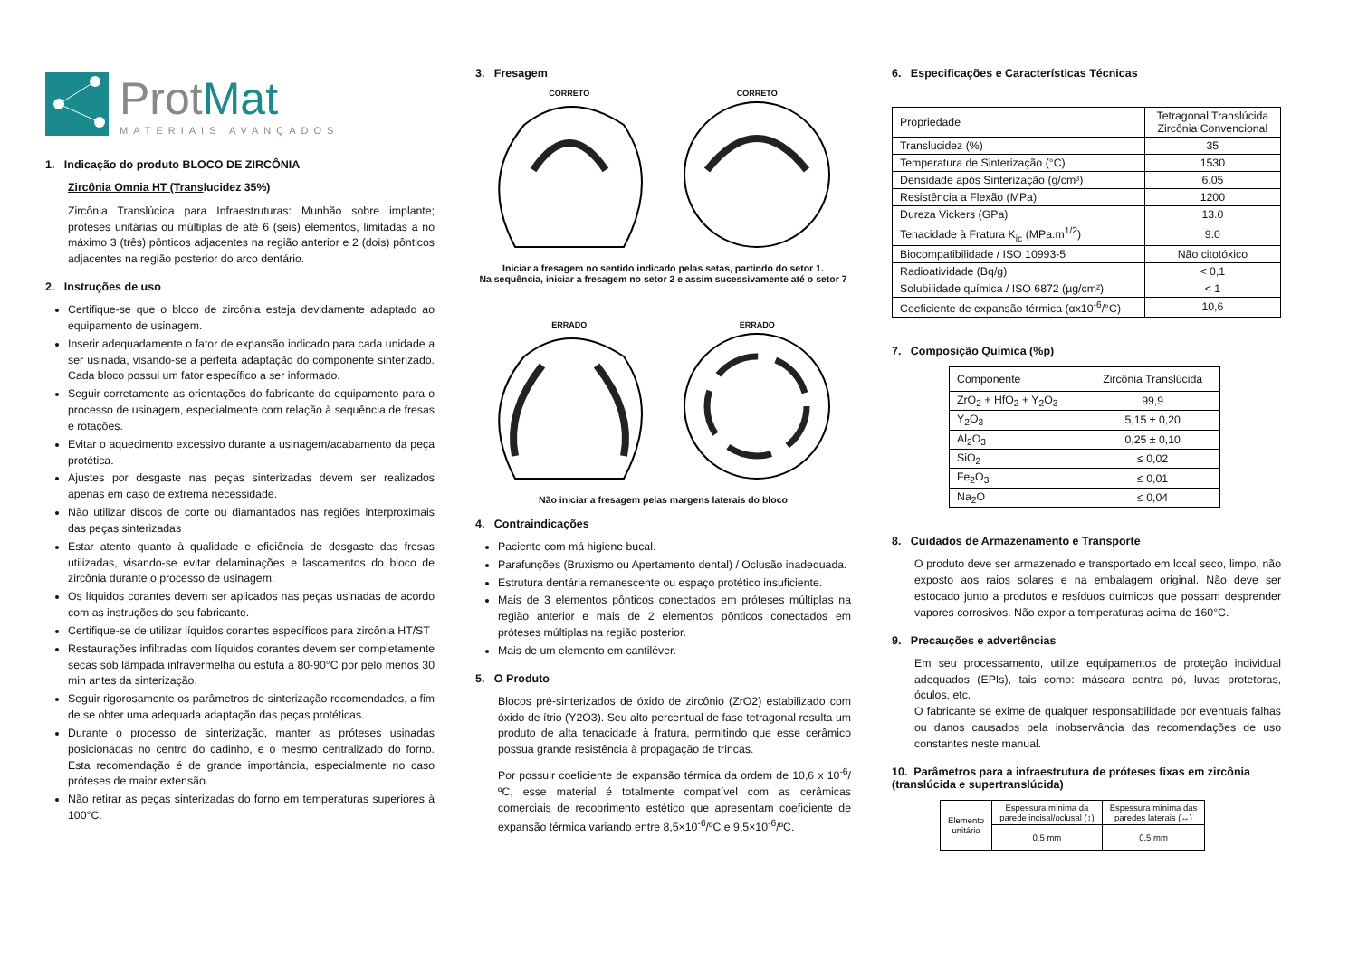ProtMat
MATERIAIS AVANÇADOS
1. Indicação do produto BLOCO DE ZIRCÔNIA
Zircônia Omnia HT (Translucidez 35%)
Zircônia Translúcida para Infraestruturas: Munhão sobre implante; próteses unitárias ou múltiplas de até 6 (seis) elementos, limitadas a no máximo 3 (três) pônticos adjacentes na região anterior e 2 (dois) pônticos adjacentes na região posterior do arco dentário.
2. Instruções de uso
Certifique-se que o bloco de zircônia esteja devidamente adaptado ao equipamento de usinagem.
Inserir adequadamente o fator de expansão indicado para cada unidade a ser usinada, visando-se a perfeita adaptação do componente sinterizado. Cada bloco possui um fator específico a ser informado.
Seguir corretamente as orientações do fabricante do equipamento para o processo de usinagem, especialmente com relação à sequência de fresas e rotações.
Evitar o aquecimento excessivo durante a usinagem/acabamento da peça protética.
Ajustes por desgaste nas peças sinterizadas devem ser realizados apenas em caso de extrema necessidade.
Não utilizar discos de corte ou diamantados nas regiões interproximais das peças sinterizadas
Estar atento quanto à qualidade e eficiência de desgaste das fresas utilizadas, visando-se evitar delaminações e lascamentos do bloco de zircônia durante o processo de usinagem.
Os líquidos corantes devem ser aplicados nas peças usinadas de acordo com as instruções do seu fabricante.
Certifique-se de utilizar líquidos corantes específicos para zircônia HT/ST
Restaurações infiltradas com líquidos corantes devem ser completamente secas sob lâmpada infravermelha ou estufa a 80-90°C por pelo menos 30 min antes da sinterização.
Seguir rigorosamente os parâmetros de sinterização recomendados, a fim de se obter uma adequada adaptação das peças protéticas.
Durante o processo de sinterização, manter as próteses usinadas posicionadas no centro do cadinho, e o mesmo centralizado do forno. Esta recomendação é de grande importância, especialmente no caso próteses de maior extensão.
Não retirar as peças sinterizadas do forno em temperaturas superiores à 100°C.
3. Fresagem
CORRETO
CORRETO
Iniciar a fresagem no sentido indicado pelas setas, partindo do setor 1.
Na sequência, iniciar a fresagem no setor 2 e assim sucessivamente até o setor 7
ERRADO
ERRADO
Não iniciar a fresagem pelas margens laterais do bloco
4. Contraindicações
Paciente com má higiene bucal.
Parafunções (Bruxismo ou Apertamento dental) / Oclusão inadequada.
Estrutura dentária remanescente ou espaço protético insuficiente.
Mais de 3 elementos pônticos conectados em próteses múltiplas na região anterior e mais de 2 elementos pônticos conectados em próteses múltiplas na região posterior.
Mais de um elemento em cantiléver.
5. O Produto
Blocos pré-sinterizados de óxido de zircônio (ZrO2) estabilizado com óxido de ítrio (Y2O3). Seu alto percentual de fase tetragonal resulta um produto de alta tenacidade à fratura, permitindo que esse cerâmico possua grande resistência à propagação de trincas.
Por possuir coeficiente de expansão térmica da ordem de 10,6 x 10<sup>-6</sup>/ºC, esse material é totalmente compatível com as cerâmicas comerciais de recobrimento estético que apresentam coeficiente de expansão térmica variando entre 8,5×10<sup>-6</sup>/ºC e 9,5×10<sup>-6</sup>/ºC.
6. Especificações e Características Técnicas
| Propriedade | Tetragonal Translúcida Zircônia Convencional |
| Translucidez (%) | 35 |
| Temperatura de Sinterização (°C) | 1530 |
| Densidade após Sinterização (g/cm³) | 6.05 |
| Resistência a Flexão (MPa) | 1200 |
| Dureza Vickers (GPa) | 13.0 |
| Tenacidade à Fratura K<sub>ic</sub> (MPa.m<sup>1/2</sup>) | 9.0 |
| Biocompatibilidade / ISO 10993-5 | Não citotóxico |
| Radioatividade (Bq/g) | < 0,1 |
| Solubilidade química / ISO 6872 (µg/cm²) | < 1 |
| Coeficiente de expansão térmica (αx10<sup>-6</sup>/°C) | 10,6 |
7. Composição Química (%p)
| Componente | Zircônia Translúcida |
| ZrO<sub>2</sub> + HfO<sub>2</sub> + Y<sub>2</sub>O<sub>3</sub> | 99,9 |
| Y<sub>2</sub>O<sub>3</sub> | 5,15 ± 0,20 |
| Al<sub>2</sub>O<sub>3</sub> | 0,25 ± 0,10 |
| SiO<sub>2</sub> | ≤ 0,02 |
| Fe<sub>2</sub>O<sub>3</sub> | ≤ 0,01 |
| Na<sub>2</sub>O | ≤ 0,04 |
8. Cuidados de Armazenamento e Transporte
O produto deve ser armazenado e transportado em local seco, limpo, não exposto aos raios solares e na embalagem original. Não deve ser estocado junto a produtos e resíduos químicos que possam desprender vapores corrosivos. Não expor a temperaturas acima de 160°C.
9. Precauções e advertências
Em seu processamento, utilize equipamentos de proteção individual adequados (EPIs), tais como: máscara contra pó, luvas protetoras, óculos, etc.
O fabricante se exime de qualquer responsabilidade por eventuais falhas ou danos causados pela inobservância das recomendações de uso constantes neste manual.
10. Parâmetros para a infraestrutura de próteses fixas em zircônia (translúcida e supertranslúcida)
| Elemento unitário | Espessura mínima da parede incisal/oclusal (↕) | Espessura mínima das paredes laterais (↔) |
| | 0,5 mm | 0,5 mm |